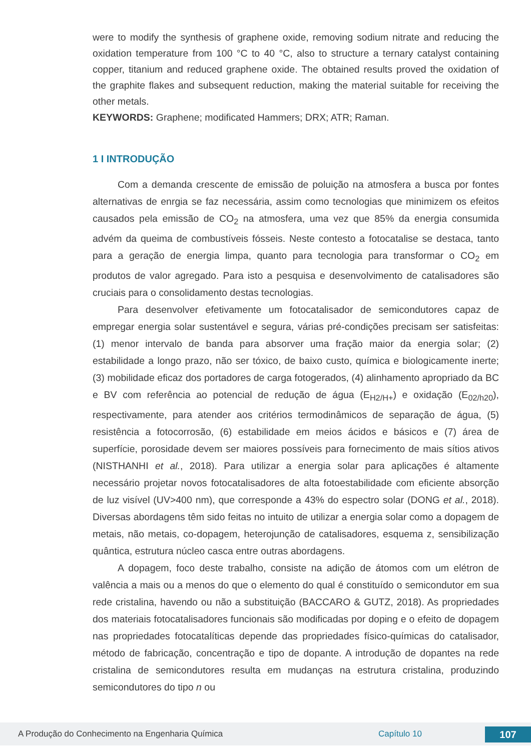were to modify the synthesis of graphene oxide, removing sodium nitrate and reducing the oxidation temperature from 100 °C to 40 °C, also to structure a ternary catalyst containing copper, titanium and reduced graphene oxide. The obtained results proved the oxidation of the graphite flakes and subsequent reduction, making the material suitable for receiving the other metals.
KEYWORDS: Graphene; modificated Hammers; DRX; ATR; Raman.
1 I INTRODUÇÃO
Com a demanda crescente de emissão de poluição na atmosfera a busca por fontes alternativas de enrgia se faz necessária, assim como tecnologias que minimizem os efeitos causados pela emissão de CO<sub>2</sub> na atmosfera, uma vez que 85% da energia consumida advém da queima de combustíveis fósseis. Neste contesto a fotocatalise se destaca, tanto para a geração de energia limpa, quanto para tecnologia para transformar o CO<sub>2</sub> em produtos de valor agregado. Para isto a pesquisa e desenvolvimento de catalisadores são cruciais para o consolidamento destas tecnologias.
Para desenvolver efetivamente um fotocatalisador de semicondutores capaz de empregar energia solar sustentável e segura, várias pré-condições precisam ser satisfeitas: (1) menor intervalo de banda para absorver uma fração maior da energia solar; (2) estabilidade a longo prazo, não ser tóxico, de baixo custo, química e biologicamente inerte; (3) mobilidade eficaz dos portadores de carga fotogerados, (4) alinhamento apropriado da BC e BV com referência ao potencial de redução de água (E<sub>H2/H+</sub>) e oxidação (E<sub>02/h20</sub>), respectivamente, para atender aos critérios termodinâmicos de separação de água, (5) resistência a fotocorrosão, (6) estabilidade em meios ácidos e básicos e (7) área de superfície, porosidade devem ser maiores possíveis para fornecimento de mais sítios ativos (NISTHANHI et al., 2018). Para utilizar a energia solar para aplicações é altamente necessário projetar novos fotocatalisadores de alta fotoestabilidade com eficiente absorção de luz visível (UV>400 nm), que corresponde a 43% do espectro solar (DONG et al., 2018). Diversas abordagens têm sido feitas no intuito de utilizar a energia solar como a dopagem de metais, não metais, co-dopagem, heterojunção de catalisadores, esquema z, sensibilização quântica, estrutura núcleo casca entre outras abordagens.
A dopagem, foco deste trabalho, consiste na adição de átomos com um elétron de valência a mais ou a menos do que o elemento do qual é constituído o semicondutor em sua rede cristalina, havendo ou não a substituição (BACCARO & GUTZ, 2018). As propriedades dos materiais fotocatalisadores funcionais são modificadas por doping e o efeito de dopagem nas propriedades fotocatalíticas depende das propriedades físico-químicas do catalisador, método de fabricação, concentração e tipo de dopante. A introdução de dopantes na rede cristalina de semicondutores resulta em mudanças na estrutura cristalina, produzindo semicondutores do tipo n ou
A Produção do Conhecimento na Engenharia Química Capítulo 10 107